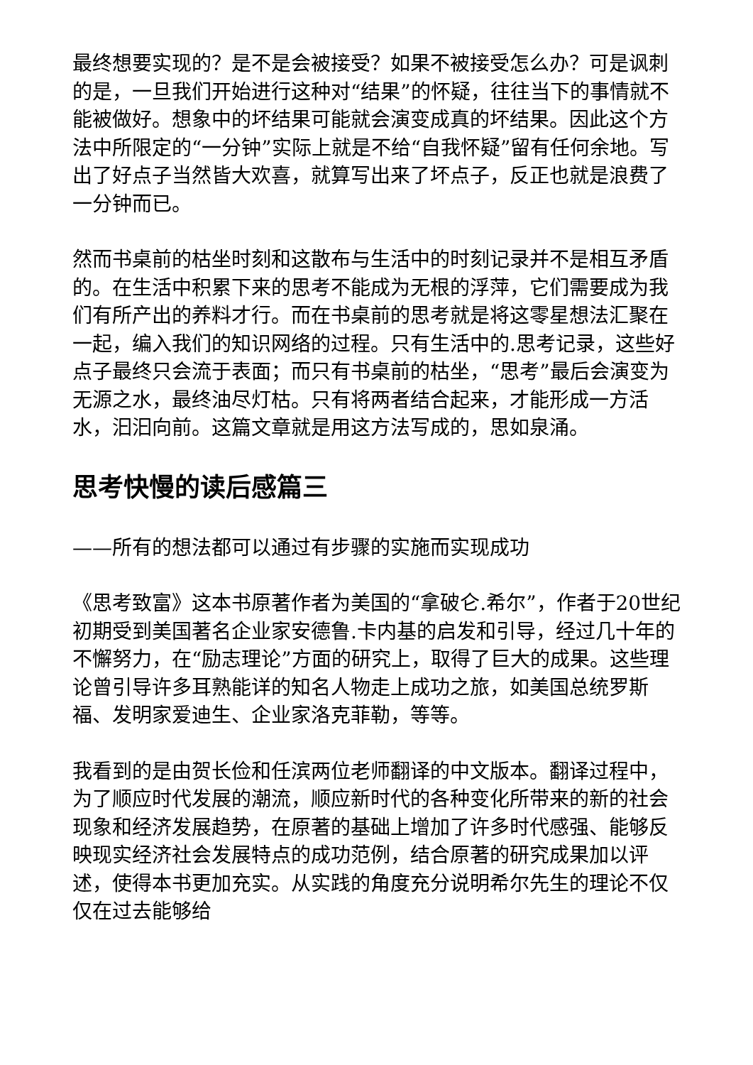最终想要实现的？是不是会被接受？如果不被接受怎么办？可是讽刺的是，一旦我们开始进行这种对“结果”的怀疑，往往当下的事情就不能被做好。想象中的坏结果可能就会演变成真的坏结果。因此这个方法中所限定的“一分钟”实际上就是不给“自我怀疑”留有任何余地。写出了好点子当然皆大欢喜，就算写出来了坏点子，反正也就是浪费了一分钟而已。
然而书桌前的枯坐时刻和这散布与生活中的时刻记录并不是相互矛盾的。在生活中积累下来的思考不能成为无根的浮萍，它们需要成为我们有所产出的养料才行。而在书桌前的思考就是将这零星想法汇聚在一起，编入我们的知识网络的过程。只有生活中的.思考记录，这些好点子最终只会流于表面；而只有书桌前的枯坐，“思考”最后会演变为无源之水，最终油尽灯枯。只有将两者结合起来，才能形成一方活水，汩汩向前。这篇文章就是用这方法写成的，思如泉涌。
思考快慢的读后感篇三
——所有的想法都可以通过有步骤的实施而实现成功
《思考致富》这本书原著作者为美国的“拿破仑.希尔”，作者于20世纪初期受到美国著名企业家安德鲁.卡内基的启发和引导，经过几十年的不懈努力，在“励志理论”方面的研究上，取得了巨大的成果。这些理论曾引导许多耳熟能详的知名人物走上成功之旅，如美国总统罗斯福、发明家爱迪生、企业家洛克菲勒，等等。
我看到的是由贺长俭和任滨两位老师翻译的中文版本。翻译过程中，为了顺应时代发展的潮流，顺应新时代的各种变化所带来的新的社会现象和经济发展趋势，在原著的基础上增加了许多时代感强、能够反映现实经济社会发展特点的成功范例，结合原著的研究成果加以评述，使得本书更加充实。从实践的角度充分说明希尔先生的理论不仅仅在过去能够给